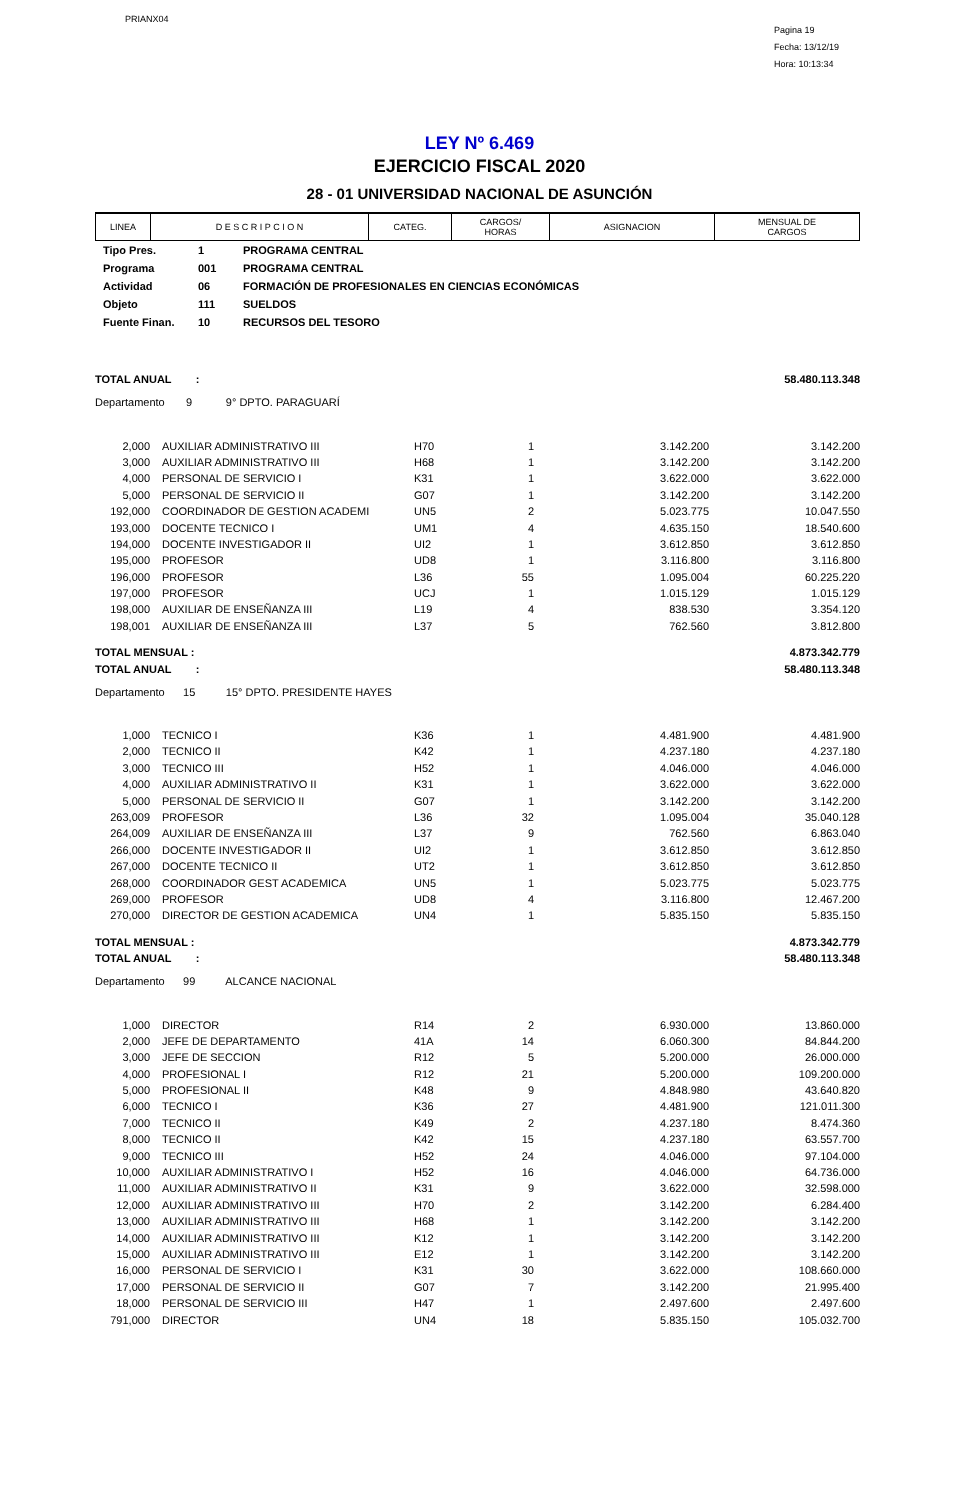PRIANX04
Pagina 19
Fecha: 13/12/19
Hora: 10:13:34
LEY Nº 6.469
EJERCICIO FISCAL 2020
28 - 01 UNIVERSIDAD NACIONAL DE ASUNCIÓN
| LINEA | D E S C R I P C I O N | CATEG. | CARGOS/ HORAS | ASIGNACION | MENSUAL DE CARGOS |
| --- | --- | --- | --- | --- | --- |
| Tipo Pres. | 1 | PROGRAMA CENTRAL |
| Programa | 001 | PROGRAMA CENTRAL |
| Actividad | 06 | FORMACIÓN DE PROFESIONALES EN CIENCIAS ECONÓMICAS |
| Objeto | 111 | SUELDOS |
| Fuente Finan. | 10 | RECURSOS DEL TESORO |
| TOTAL ANUAL : | | | | | 58.480.113.348 |
| Departamento 9 9° DPTO. PARAGUARÍ | | | | | |
| 2,000 | AUXILIAR ADMINISTRATIVO III | H70 | 1 | 3.142.200 | 3.142.200 |
| 3,000 | AUXILIAR ADMINISTRATIVO III | H68 | 1 | 3.142.200 | 3.142.200 |
| 4,000 | PERSONAL DE SERVICIO I | K31 | 1 | 3.622.000 | 3.622.000 |
| 5,000 | PERSONAL DE SERVICIO II | G07 | 1 | 3.142.200 | 3.142.200 |
| 192,000 | COORDINADOR DE GESTION ACADEMI | UN5 | 2 | 5.023.775 | 10.047.550 |
| 193,000 | DOCENTE TECNICO I | UM1 | 4 | 4.635.150 | 18.540.600 |
| 194,000 | DOCENTE INVESTIGADOR II | UI2 | 1 | 3.612.850 | 3.612.850 |
| 195,000 | PROFESOR | UD8 | 1 | 3.116.800 | 3.116.800 |
| 196,000 | PROFESOR | L36 | 55 | 1.095.004 | 60.225.220 |
| 197,000 | PROFESOR | UCJ | 1 | 1.015.129 | 1.015.129 |
| 198,000 | AUXILIAR DE ENSEÑANZA III | L19 | 4 | 838.530 | 3.354.120 |
| 198,001 | AUXILIAR DE ENSEÑANZA III | L37 | 5 | 762.560 | 3.812.800 |
| TOTAL MENSUAL : | | | | | 4.873.342.779 |
| TOTAL ANUAL : | | | | | 58.480.113.348 |
| Departamento 15 15° DPTO. PRESIDENTE HAYES | | | | | |
| 1,000 | TECNICO I | K36 | 1 | 4.481.900 | 4.481.900 |
| 2,000 | TECNICO II | K42 | 1 | 4.237.180 | 4.237.180 |
| 3,000 | TECNICO III | H52 | 1 | 4.046.000 | 4.046.000 |
| 4,000 | AUXILIAR ADMINISTRATIVO II | K31 | 1 | 3.622.000 | 3.622.000 |
| 5,000 | PERSONAL DE SERVICIO II | G07 | 1 | 3.142.200 | 3.142.200 |
| 263,009 | PROFESOR | L36 | 32 | 1.095.004 | 35.040.128 |
| 264,009 | AUXILIAR DE ENSEÑANZA III | L37 | 9 | 762.560 | 6.863.040 |
| 266,000 | DOCENTE INVESTIGADOR II | UI2 | 1 | 3.612.850 | 3.612.850 |
| 267,000 | DOCENTE TECNICO II | UT2 | 1 | 3.612.850 | 3.612.850 |
| 268,000 | COORDINADOR GEST ACADEMICA | UN5 | 1 | 5.023.775 | 5.023.775 |
| 269,000 | PROFESOR | UD8 | 4 | 3.116.800 | 12.467.200 |
| 270,000 | DIRECTOR DE GESTION ACADEMICA | UN4 | 1 | 5.835.150 | 5.835.150 |
| TOTAL MENSUAL : | | | | | 4.873.342.779 |
| TOTAL ANUAL : | | | | | 58.480.113.348 |
| Departamento 99 ALCANCE NACIONAL | | | | | |
| 1,000 | DIRECTOR | R14 | 2 | 6.930.000 | 13.860.000 |
| 2,000 | JEFE DE DEPARTAMENTO | 41A | 14 | 6.060.300 | 84.844.200 |
| 3,000 | JEFE DE SECCION | R12 | 5 | 5.200.000 | 26.000.000 |
| 4,000 | PROFESIONAL I | R12 | 21 | 5.200.000 | 109.200.000 |
| 5,000 | PROFESIONAL II | K48 | 9 | 4.848.980 | 43.640.820 |
| 6,000 | TECNICO I | K36 | 27 | 4.481.900 | 121.011.300 |
| 7,000 | TECNICO II | K49 | 2 | 4.237.180 | 8.474.360 |
| 8,000 | TECNICO II | K42 | 15 | 4.237.180 | 63.557.700 |
| 9,000 | TECNICO III | H52 | 24 | 4.046.000 | 97.104.000 |
| 10,000 | AUXILIAR ADMINISTRATIVO I | H52 | 16 | 4.046.000 | 64.736.000 |
| 11,000 | AUXILIAR ADMINISTRATIVO II | K31 | 9 | 3.622.000 | 32.598.000 |
| 12,000 | AUXILIAR ADMINISTRATIVO III | H70 | 2 | 3.142.200 | 6.284.400 |
| 13,000 | AUXILIAR ADMINISTRATIVO III | H68 | 1 | 3.142.200 | 3.142.200 |
| 14,000 | AUXILIAR ADMINISTRATIVO III | K12 | 1 | 3.142.200 | 3.142.200 |
| 15,000 | AUXILIAR ADMINISTRATIVO III | E12 | 1 | 3.142.200 | 3.142.200 |
| 16,000 | PERSONAL DE SERVICIO I | K31 | 30 | 3.622.000 | 108.660.000 |
| 17,000 | PERSONAL DE SERVICIO II | G07 | 7 | 3.142.200 | 21.995.400 |
| 18,000 | PERSONAL DE SERVICIO III | H47 | 1 | 2.497.600 | 2.497.600 |
| 791,000 | DIRECTOR | UN4 | 18 | 5.835.150 | 105.032.700 |